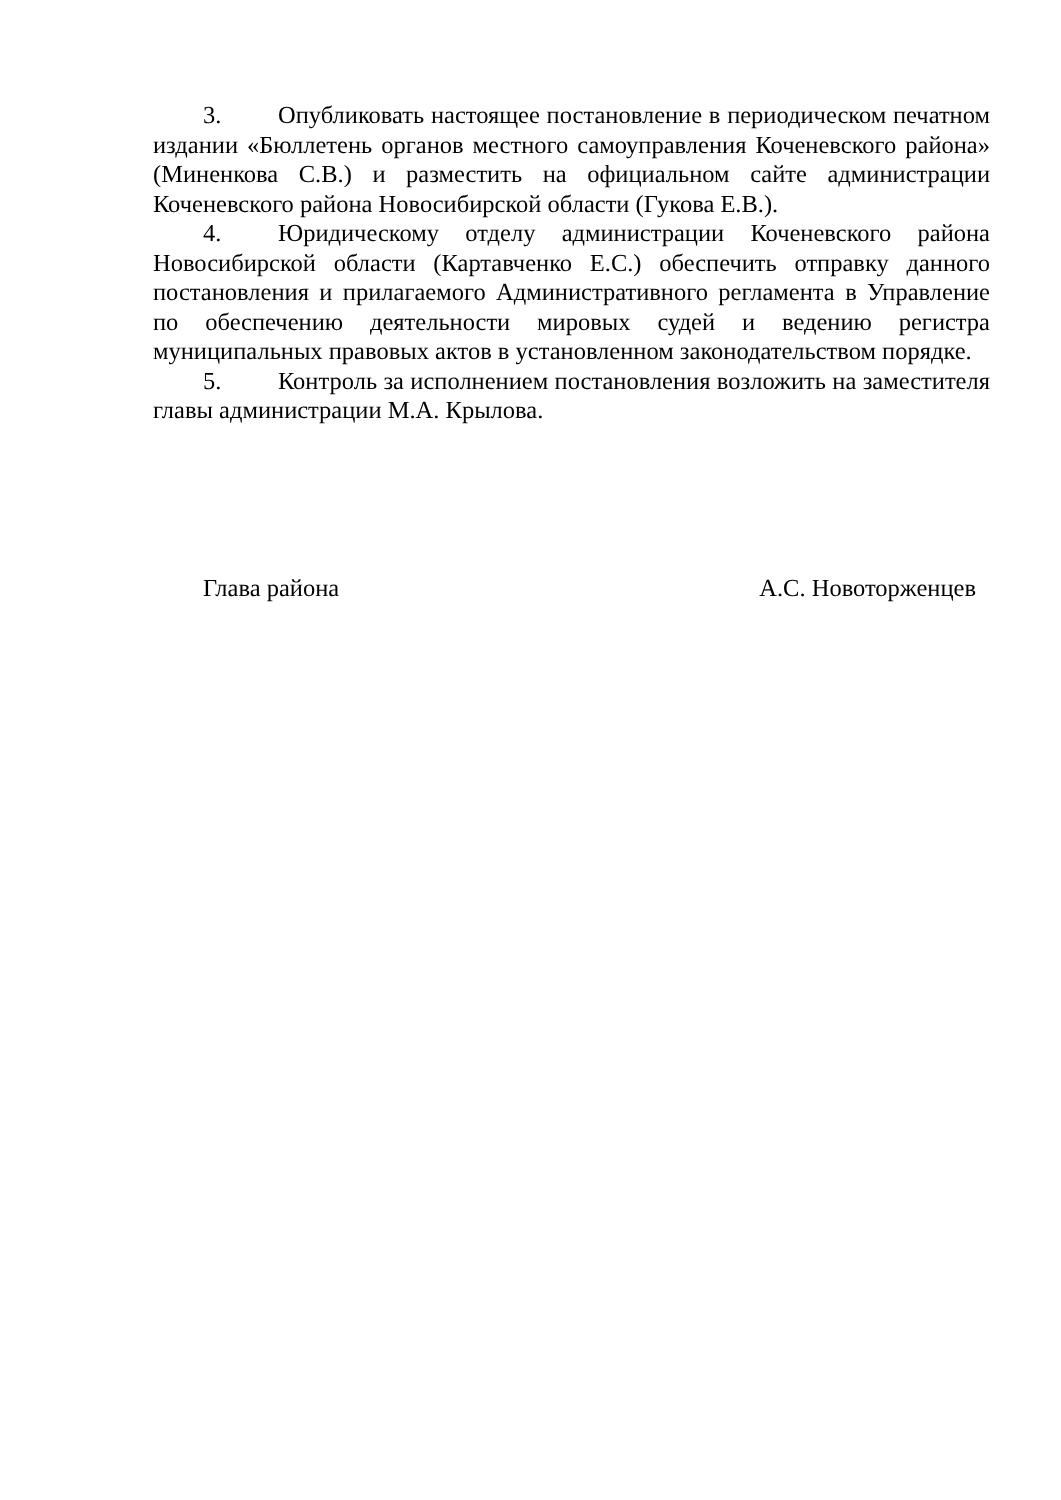3. Опубликовать настоящее постановление в периодическом печатном издании «Бюллетень органов местного самоуправления Коченевского района» (Миненкова С.В.) и разместить на официальном сайте администрации Коченевского района Новосибирской области (Гукова Е.В.).
4. Юридическому отделу администрации Коченевского района Новосибирской области (Картавченко Е.С.) обеспечить отправку данного постановления и прилагаемого Административного регламента в Управление по обеспечению деятельности мировых судей и ведению регистра муниципальных правовых актов в установленном законодательством порядке.
5. Контроль за исполнением постановления возложить на заместителя главы администрации М.А. Крылова.
Глава района А.С. Новоторженцев